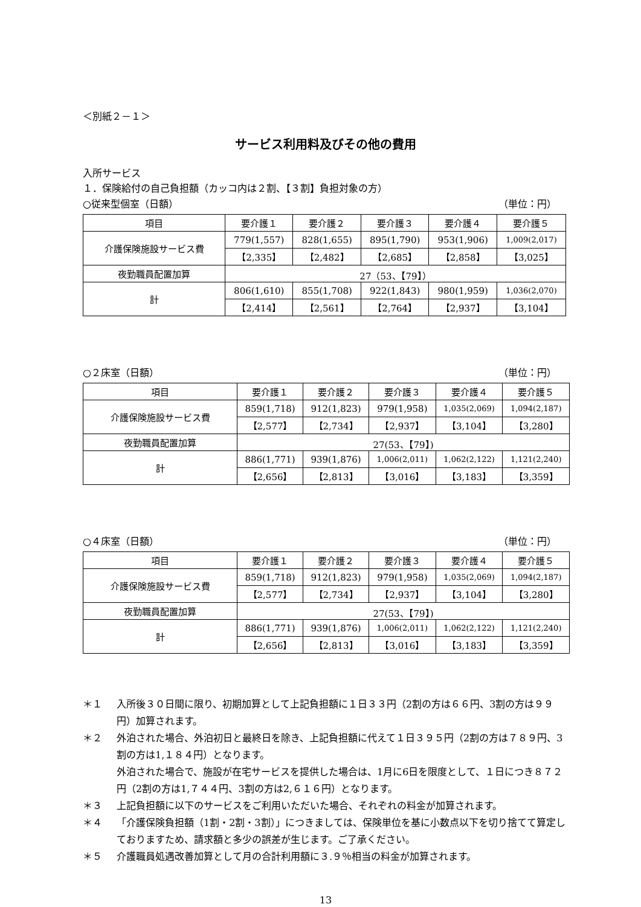＜別紙２－１＞
サービス利用料及びその他の費用
入所サービス
１．保険給付の自己負担額（カッコ内は２割、【３割】負担対象の方）
○従来型個室（日額） （単位：円）
| 項目 | 要介護１ | 要介護２ | 要介護３ | 要介護４ | 要介護５ |
| 介護保険施設サービス費 | 779(1,557) | 828(1,655) | 895(1,790) | 953(1,906) | 1,009(2,017) |
| | 【2,335】 | 【2,482】 | 【2,685】 | 【2,858】 | 【3,025】 |
| 夜勤職員配置加算 | 27（53、【79】） | | | | |
| 計 | 806(1,610) | 855(1,708) | 922(1,843) | 980(1,959) | 1,036(2,070) |
| | 【2,414】 | 【2,561】 | 【2,764】 | 【2,937】 | 【3,104】 |
○２床室（日額） （単位：円）
| 項目 | 要介護１ | 要介護２ | 要介護３ | 要介護４ | 要介護５ |
| 介護保険施設サービス費 | 859(1,718) | 912(1,823) | 979(1,958) | 1,035(2,069) | 1,094(2,187) |
| | 【2,577】 | 【2,734】 | 【2,937】 | 【3,104】 | 【3,280】 |
| 夜勤職員配置加算 | 27(53、【79】) | | | | |
| 計 | 886(1,771) | 939(1,876) | 1,006(2,011) | 1,062(2,122) | 1,121(2,240) |
| | 【2,656】 | 【2,813】 | 【3,016】 | 【3,183】 | 【3,359】 |
○４床室（日額） （単位：円）
| 項目 | 要介護１ | 要介護２ | 要介護３ | 要介護４ | 要介護５ |
| 介護保険施設サービス費 | 859(1,718) | 912(1,823) | 979(1,958) | 1,035(2,069) | 1,094(2,187) |
| | 【2,577】 | 【2,734】 | 【2,937】 | 【3,104】 | 【3,280】 |
| 夜勤職員配置加算 | 27(53、【79】) | | | | |
| 計 | 886(1,771) | 939(1,876) | 1,006(2,011) | 1,062(2,122) | 1,121(2,240) |
| | 【2,656】 | 【2,813】 | 【3,016】 | 【3,183】 | 【3,359】 |
＊１ 入所後３０日間に限り、初期加算として上記負担額に１日３３円（2割の方は６６円、3割の方は９９円）加算されます。
＊２ 外泊された場合、外泊初日と最終日を除き、上記負担額に代えて１日３９５円（2割の方は７８９円、3割の方は1,１８４円）となります。
外泊された場合で、施設が在宅サービスを提供した場合は、1月に6日を限度として、１日につき８７２円（2割の方は1,７４４円、3割の方は2,６１６円）となります。
＊３ 上記負担額に以下のサービスをご利用いただいた場合、それぞれの料金が加算されます。
＊４ 「介護保険負担額（1割・2割・3割）」につきましては、保険単位を基に小数点以下を切り捨てて算定しておりますため、請求額と多少の誤差が生じます。ご了承ください。
＊５ 介護職員処遇改善加算として月の合計利用額に３.９％相当の料金が加算されます。
13